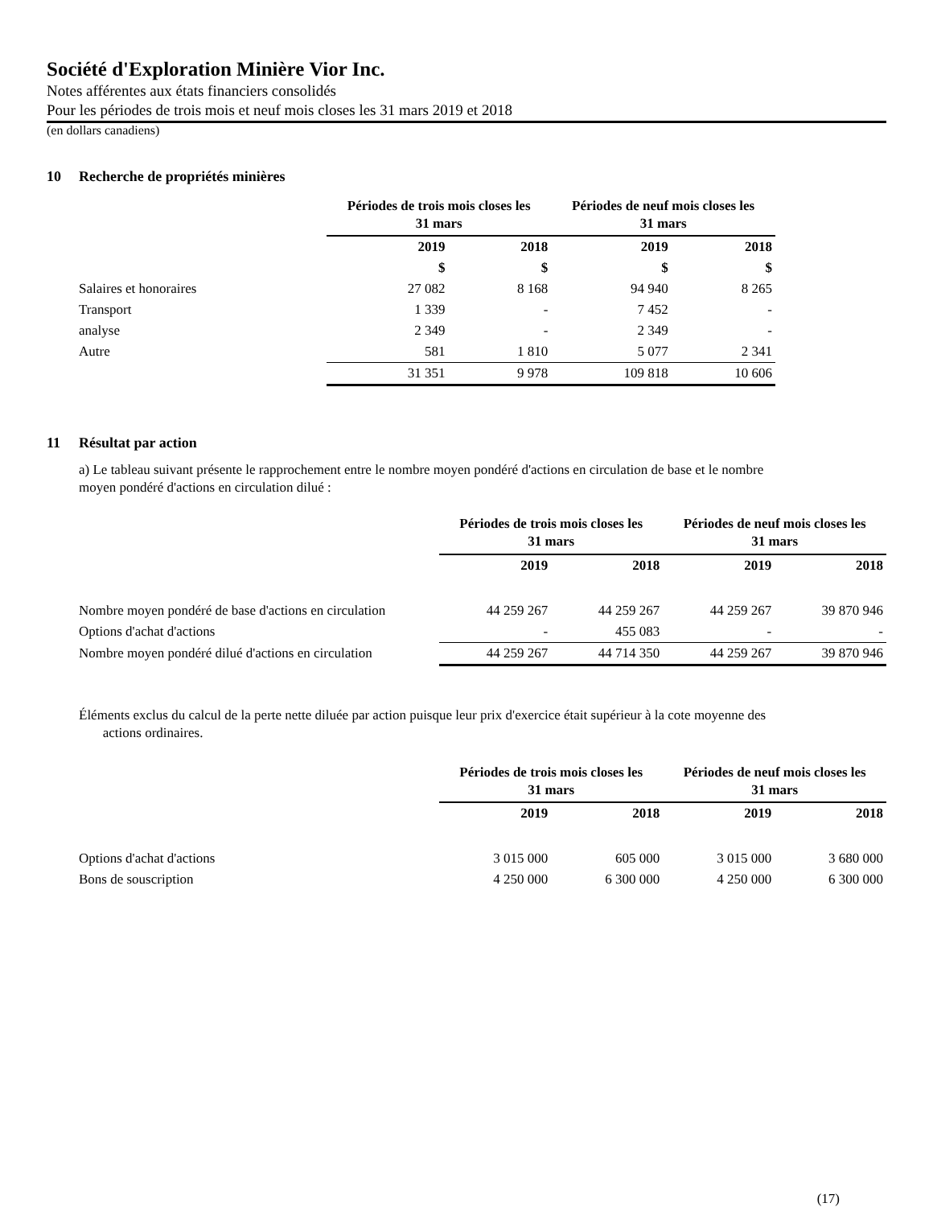Société d'Exploration Minière Vior Inc.
Notes afférentes aux états financiers consolidés
Pour les périodes de trois mois et neuf mois closes les 31 mars 2019 et 2018
(en dollars canadiens)
10 Recherche de propriétés minières
| | Périodes de trois mois closes les 31 mars | | Périodes de neuf mois closes les 31 mars | |
| --- | --- | --- | --- | --- |
| | 2019 | 2018 | 2019 | 2018 |
| | $ | $ | $ | $ |
| Salaires et honoraires | 27 082 | 8 168 | 94 940 | 8 265 |
| Transport | 1 339 | - | 7 452 | - |
| analyse | 2 349 | - | 2 349 | - |
| Autre | 581 | 1 810 | 5 077 | 2 341 |
| | 31 351 | 9 978 | 109 818 | 10 606 |
11 Résultat par action
a) Le tableau suivant présente le rapprochement entre le nombre moyen pondéré d'actions en circulation de base et le nombre
moyen pondéré d'actions en circulation dilué :
| | Périodes de trois mois closes les 31 mars | | Périodes de neuf mois closes les 31 mars | |
| --- | --- | --- | --- | --- |
| | 2019 | 2018 | 2019 | 2018 |
| Nombre moyen pondéré de base d'actions en circulation | 44 259 267 | 44 259 267 | 44 259 267 | 39 870 946 |
| Options d'achat d'actions | - | 455 083 | - | - |
| Nombre moyen pondéré dilué d'actions en circulation | 44 259 267 | 44 714 350 | 44 259 267 | 39 870 946 |
Éléments exclus du calcul de la perte nette diluée par action puisque leur prix d'exercice était supérieur à la cote moyenne des
actions ordinaires.
| | Périodes de trois mois closes les 31 mars | | Périodes de neuf mois closes les 31 mars | |
| --- | --- | --- | --- | --- |
| | 2019 | 2018 | 2019 | 2018 |
| Options d'achat d'actions | 3 015 000 | 605 000 | 3 015 000 | 3 680 000 |
| Bons de souscription | 4 250 000 | 6 300 000 | 4 250 000 | 6 300 000 |
(17)